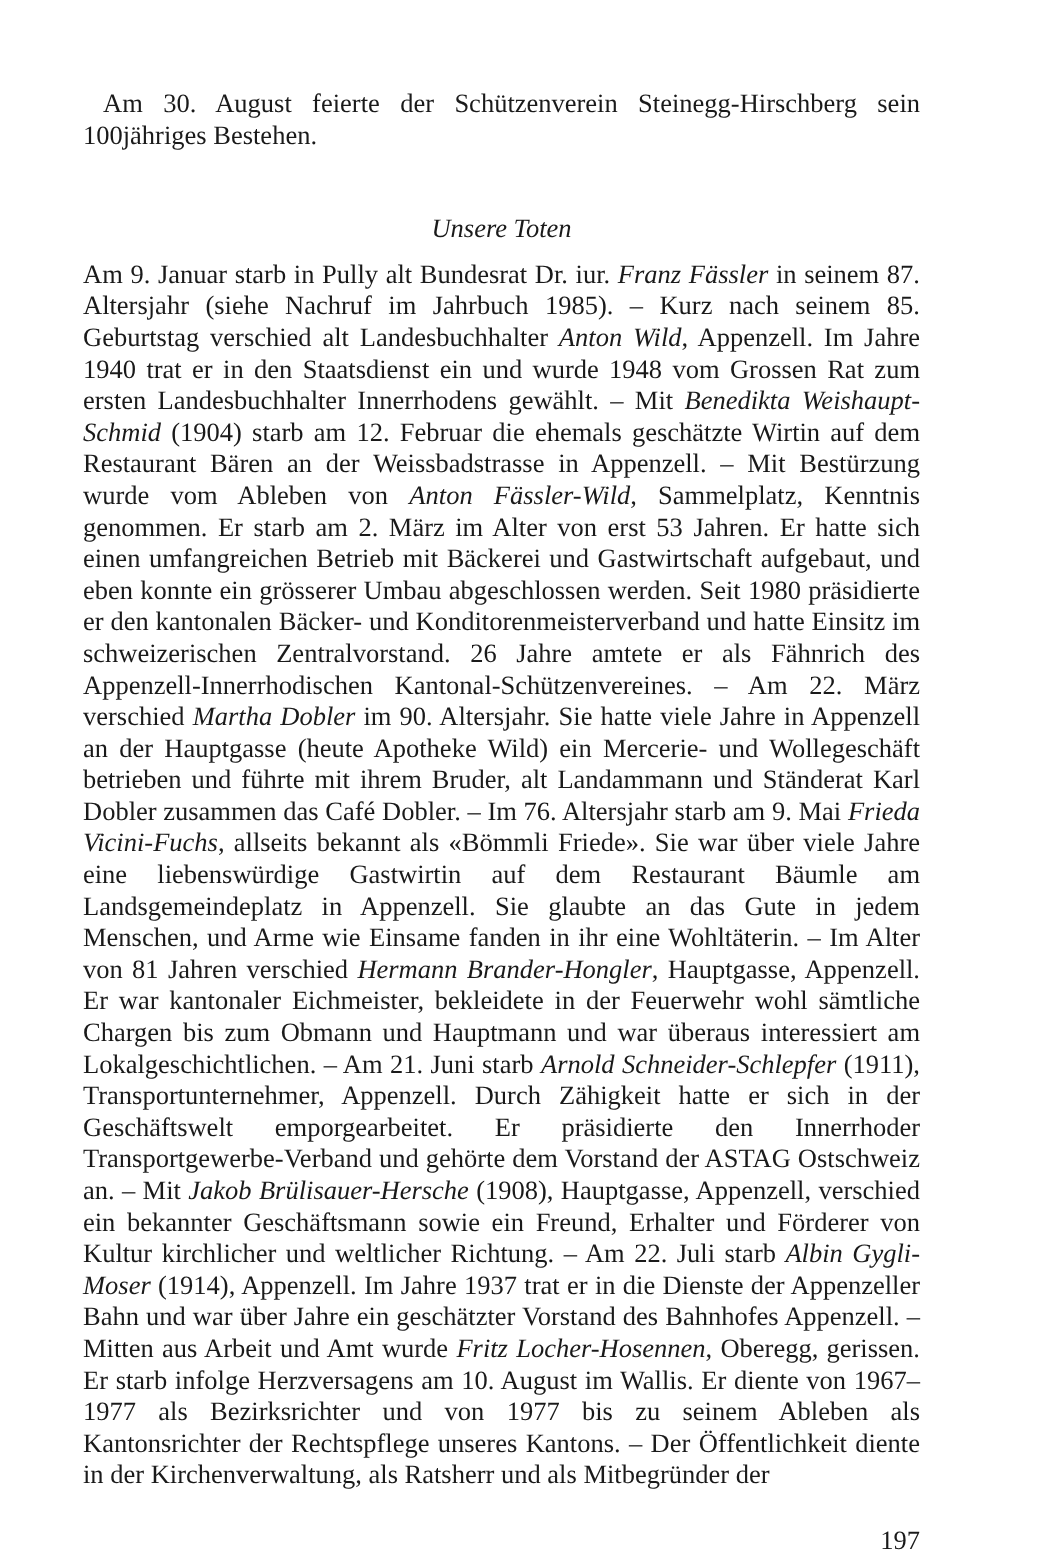Am 30. August feierte der Schützenverein Steinegg-Hirschberg sein 100jähriges Bestehen.
Unsere Toten
Am 9. Januar starb in Pully alt Bundesrat Dr. iur. Franz Fässler in seinem 87. Altersjahr (siehe Nachruf im Jahrbuch 1985). – Kurz nach seinem 85. Geburtstag verschied alt Landesbuchhalter Anton Wild, Appenzell. Im Jahre 1940 trat er in den Staatsdienst ein und wurde 1948 vom Grossen Rat zum ersten Landesbuchhalter Innerrhodens gewählt. – Mit Benedikta Weishaupt-Schmid (1904) starb am 12. Februar die ehemals geschätzte Wirtin auf dem Restaurant Bären an der Weissbadstrasse in Appenzell. – Mit Bestürzung wurde vom Ableben von Anton Fässler-Wild, Sammelplatz, Kenntnis genommen. Er starb am 2. März im Alter von erst 53 Jahren. Er hatte sich einen umfangreichen Betrieb mit Bäckerei und Gastwirtschaft aufgebaut, und eben konnte ein grösserer Umbau abgeschlossen werden. Seit 1980 präsidierte er den kantonalen Bäcker- und Konditorenmeisterverband und hatte Einsitz im schweizerischen Zentralvorstand. 26 Jahre amtete er als Fähnrich des Appenzell-Innerrhodischen Kantonal-Schützenvereines. – Am 22. März verschied Martha Dobler im 90. Altersjahr. Sie hatte viele Jahre in Appenzell an der Hauptgasse (heute Apotheke Wild) ein Mercerie- und Wollegeschäft betrieben und führte mit ihrem Bruder, alt Landammann und Ständerat Karl Dobler zusammen das Café Dobler. – Im 76. Altersjahr starb am 9. Mai Frieda Vicini-Fuchs, allseits bekannt als «Bömmli Friede». Sie war über viele Jahre eine liebenswürdige Gastwirtin auf dem Restaurant Bäumle am Landsgemeindeplatz in Appenzell. Sie glaubte an das Gute in jedem Menschen, und Arme wie Einsame fanden in ihr eine Wohltäterin. – Im Alter von 81 Jahren verschied Hermann Brander-Hongler, Hauptgasse, Appenzell. Er war kantonaler Eichmeister, bekleidete in der Feuerwehr wohl sämtliche Chargen bis zum Obmann und Hauptmann und war überaus interessiert am Lokalgeschichtlichen. – Am 21. Juni starb Arnold Schneider-Schlepfer (1911), Transportunternehmer, Appenzell. Durch Zähigkeit hatte er sich in der Geschäftswelt emporgearbeitet. Er präsidierte den Innerrhoder Transportgewerbe-Verband und gehörte dem Vorstand der ASTAG Ostschweiz an. – Mit Jakob Brülisauer-Hersche (1908), Hauptgasse, Appenzell, verschied ein bekannter Geschäftsmann sowie ein Freund, Erhalter und Förderer von Kultur kirchlicher und weltlicher Richtung. – Am 22. Juli starb Albin Gygli-Moser (1914), Appenzell. Im Jahre 1937 trat er in die Dienste der Appenzeller Bahn und war über Jahre ein geschätzter Vorstand des Bahnhofes Appenzell. – Mitten aus Arbeit und Amt wurde Fritz Locher-Hosennen, Oberegg, gerissen. Er starb infolge Herzversagens am 10. August im Wallis. Er diente von 1967–1977 als Bezirksrichter und von 1977 bis zu seinem Ableben als Kantonsrichter der Rechtspflege unseres Kantons. – Der Öffentlichkeit diente in der Kirchenverwaltung, als Ratsherr und als Mitbegründer der
197